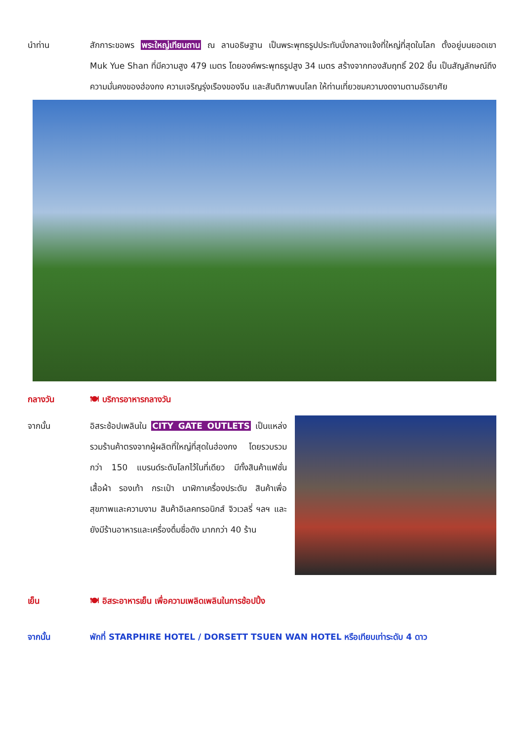นำท่าน สักการะขอพร พระใหญ่เทียนถาน ณ ลานอธิษฐาน เป็นพระพุทธรูปประทับนั่งกลางแจ้งที่ใหญ่ที่สุดในโลก ตั้งอยู่บนยอดเขา Muk Yue Shan ที่มีความสูง 479 เมตร โดยองค์พระพุทธรูปสูง 34 เมตร สร้างจากทองสัมฤทธิ์ 202 ชิ้น เป็นสัญลักษณ์ถึงความมั่นคงของฮ่องกง ความเจริญรุ่งเรืองของจีน และสันติภาพบนโลก ให้ท่านเที่ยวชมความงดงามตามอัธยาศัย
กลางวัน 🍽 บริการอาหารกลางวัน
จากนั้น อิสระช้อปเพลินใน CITY GATE OUTLETS เป็นแหล่งรวมร้านค้าตรงจากผู้ผลิตที่ใหญ่ที่สุดในฮ่องกง โดยรวบรวมกว่า 150 แบรนด์ระดับโลกไว้ในที่เดียว มีทั้งสินค้าแฟชั่น เสื้อผ้า รองเท้า กระเป๋า นาฬิกาเครื่องประดับ สินค้าเพื่อสุขภาพและความงาม สินค้าอิเลคทรอนิกส์ จิวเวลรี่ ฯลฯ และ ยังมีร้านอาหารและเครื่องดื่มชื่อดัง มากกว่า 40 ร้าน
เย็น 🍽 อิสระอาหารเย็น เพื่อความเพลิดเพลินในการช้อปปิ้ง
จากนั้น พักที่ STARPHIRE HOTEL / DORSETT TSUEN WAN HOTEL หรือเทียบเท่าระดับ 4 ดาว